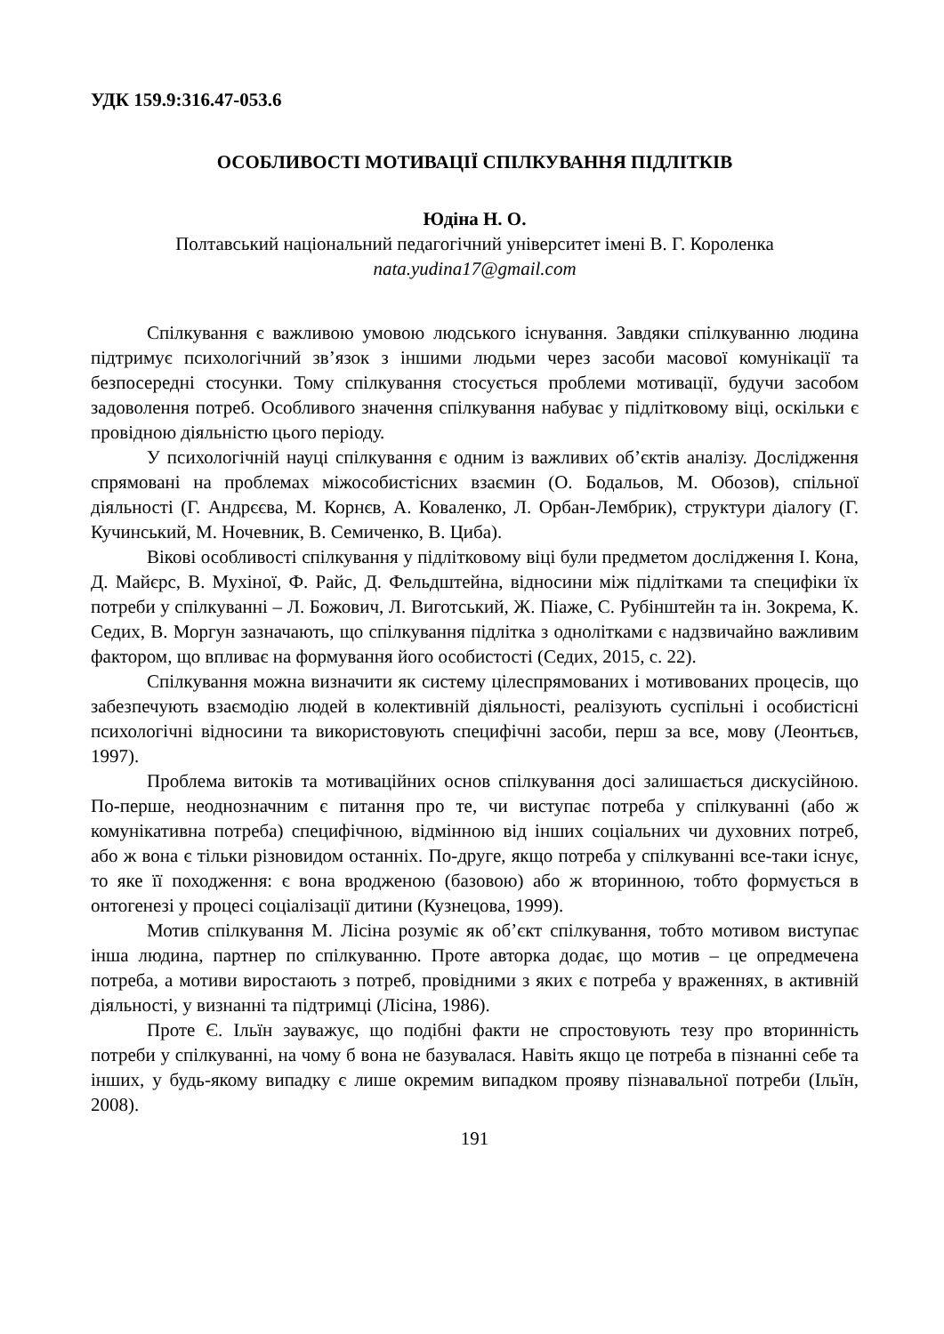УДК 159.9:316.47-053.6
ОСОБЛИВОСТІ МОТИВАЦІЇ СПІЛКУВАННЯ ПІДЛІТКІВ
Юдіна Н. О.
Полтавський національний педагогічний університет імені В. Г. Короленка
nata.yudina17@gmail.com
Спілкування є важливою умовою людського існування. Завдяки спілкуванню людина підтримує психологічний зв’язок з іншими людьми через засоби масової комунікації та безпосередні стосунки. Тому спілкування стосується проблеми мотивації, будучи засобом задоволення потреб. Особливого значення спілкування набуває у підлітковому віці, оскільки є провідною діяльністю цього періоду.
У психологічній науці спілкування є одним із важливих об’єктів аналізу. Дослідження спрямовані на проблемах міжособистісних взаємин (О. Бодальов, М. Обозов), спільної діяльності (Г. Андрєєва, М. Корнєв, А. Коваленко, Л. Орбан-Лембрик), структури діалогу (Г. Кучинський, М. Ночевник, В. Семиченко, В. Циба).
Вікові особливості спілкування у підлітковому віці були предметом дослідження І. Кона, Д. Майєрс, В. Мухіної, Ф. Райс, Д. Фельдштейна, відносини між підлітками та специфіки їх потреби у спілкуванні – Л. Божович, Л. Виготський, Ж. Піаже, С. Рубінштейн та ін. Зокрема, К. Седих, В. Моргун зазначають, що спілкування підлітка з однолітками є надзвичайно важливим фактором, що впливає на формування його особистості (Седих, 2015, с. 22).
Спілкування можна визначити як систему цілеспрямованих і мотивованих процесів, що забезпечують взаємодію людей в колективній діяльності, реалізують суспільні і особистісні психологічні відносини та використовують специфічні засоби, перш за все, мову (Леонтьєв, 1997).
Проблема витоків та мотиваційних основ спілкування досі залишається дискусійною. По-перше, неоднозначним є питання про те, чи виступає потреба у спілкуванні (або ж комунікативна потреба) специфічною, відмінною від інших соціальних чи духовних потреб, або ж вона є тільки різновидом останніх. По-друге, якщо потреба у спілкуванні все-таки існує, то яке її походження: є вона вродженою (базовою) або ж вторинною, тобто формується в онтогенезі у процесі соціалізації дитини (Кузнецова, 1999).
Мотив спілкування М. Лісіна розуміє як об’єкт спілкування, тобто мотивом виступає інша людина, партнер по спілкуванню. Проте авторка додає, що мотив – це опредмечена потреба, а мотиви виростають з потреб, провідними з яких є потреба у враженнях, в активній діяльності, у визнанні та підтримці (Лісіна, 1986).
Проте Є. Ільїн зауважує, що подібні факти не спростовують тезу про вторинність потреби у спілкуванні, на чому б вона не базувалася. Навіть якщо це потреба в пізнанні себе та інших, у будь-якому випадку є лише окремим випадком прояву пізнавальної потреби (Ільїн, 2008).
191